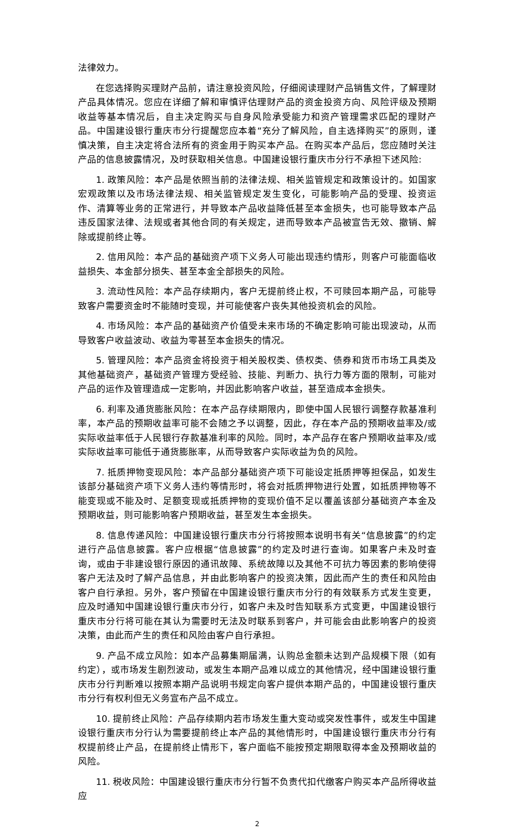法律效力。
在您选择购买理财产品前，请注意投资风险，仔细阅读理财产品销售文件，了解理财产品具体情况。您应在详细了解和审慎评估理财产品的资金投资方向、风险评级及预期收益等基本情况后，自主决定购买与自身风险承受能力和资产管理需求匹配的理财产品。中国建设银行重庆市分行提醒您应本着“充分了解风险，自主选择购买”的原则，谨慎决策，自主决定将合法所有的资金用于购买本产品。在购买本产品后，您应随时关注产品的信息披露情况，及时获取相关信息。中国建设银行重庆市分行不承担下述风险:
1. 政策风险：本产品是依照当前的法律法规、相关监管规定和政策设计的。如国家宏观政策以及市场法律法规、相关监管规定发生变化，可能影响产品的受理、投资运作、清算等业务的正常进行，并导致本产品收益降低甚至本金损失，也可能导致本产品违反国家法律、法规或者其他合同的有关规定，进而导致本产品被宣告无效、撤销、解除或提前终止等。
2. 信用风险：本产品的基础资产项下义务人可能出现违约情形，则客户可能面临收益损失、本金部分损失、甚至本金全部损失的风险。
3. 流动性风险：本产品存续期内，客户无提前终止权，不可赎回本期产品，可能导致客户需要资金时不能随时变现，并可能使客户丧失其他投资机会的风险。
4. 市场风险：本产品的基础资产价值受未来市场的不确定影响可能出现波动，从而导致客户收益波动、收益为零甚至本金损失的情况。
5. 管理风险：本产品资金将投资于相关股权类、债权类、债券和货币市场工具类及其他基础资产，基础资产管理方受经验、技能、判断力、执行力等方面的限制，可能对产品的运作及管理造成一定影响，并因此影响客户收益，甚至造成本金损失。
6. 利率及通货膨胀风险：在本产品存续期限内，即使中国人民银行调整存款基准利率，本产品的预期收益率可能不会随之予以调整，因此，存在本产品的预期收益率及/或实际收益率低于人民银行存款基准利率的风险。同时，本产品存在客户预期收益率及/或实际收益率可能低于通货膨胀率，从而导致客户实际收益为负的风险。
7. 抵质押物变现风险：本产品部分基础资产项下可能设定抵质押等担保品，如发生该部分基础资产项下义务人违约等情形时，将会对抵质押物进行处置，如抵质押物等不能变现或不能及时、足额变现或抵质押物的变现价值不足以覆盖该部分基础资产本金及预期收益，则可能影响客户预期收益，甚至发生本金损失。
8. 信息传递风险：中国建设银行重庆市分行将按照本说明书有关“信息披露”的约定进行产品信息披露。客户应根据“信息披露”的约定及时进行查询。如果客户未及时查询，或由于非建设银行原因的通讯故障、系统故障以及其他不可抗力等因素的影响使得客户无法及时了解产品信息，并由此影响客户的投资决策，因此而产生的责任和风险由客户自行承担。另外，客户预留在中国建设银行重庆市分行的有效联系方式发生变更，应及时通知中国建设银行重庆市分行，如客户未及时告知联系方式变更，中国建设银行重庆市分行将可能在其认为需要时无法及时联系到客户，并可能会由此影响客户的投资决策，由此而产生的责任和风险由客户自行承担。
9. 产品不成立风险：如本产品募集期届满，认购总金额未达到产品规模下限（如有约定），或市场发生剧烈波动，或发生本期产品难以成立的其他情况，经中国建设银行重庆市分行判断难以按照本期产品说明书规定向客户提供本期产品的，中国建设银行重庆市分行有权利但无义务宣布产品不成立。
10. 提前终止风险：产品存续期内若市场发生重大变动或突发性事件，或发生中国建设银行重庆市分行认为需要提前终止本产品的其他情形时，中国建设银行重庆市分行有权提前终止产品，在提前终止情形下，客户面临不能按预定期限取得本金及预期收益的风险。
11. 税收风险：中国建设银行重庆市分行暂不负责代扣代缴客户购买本产品所得收益应
2